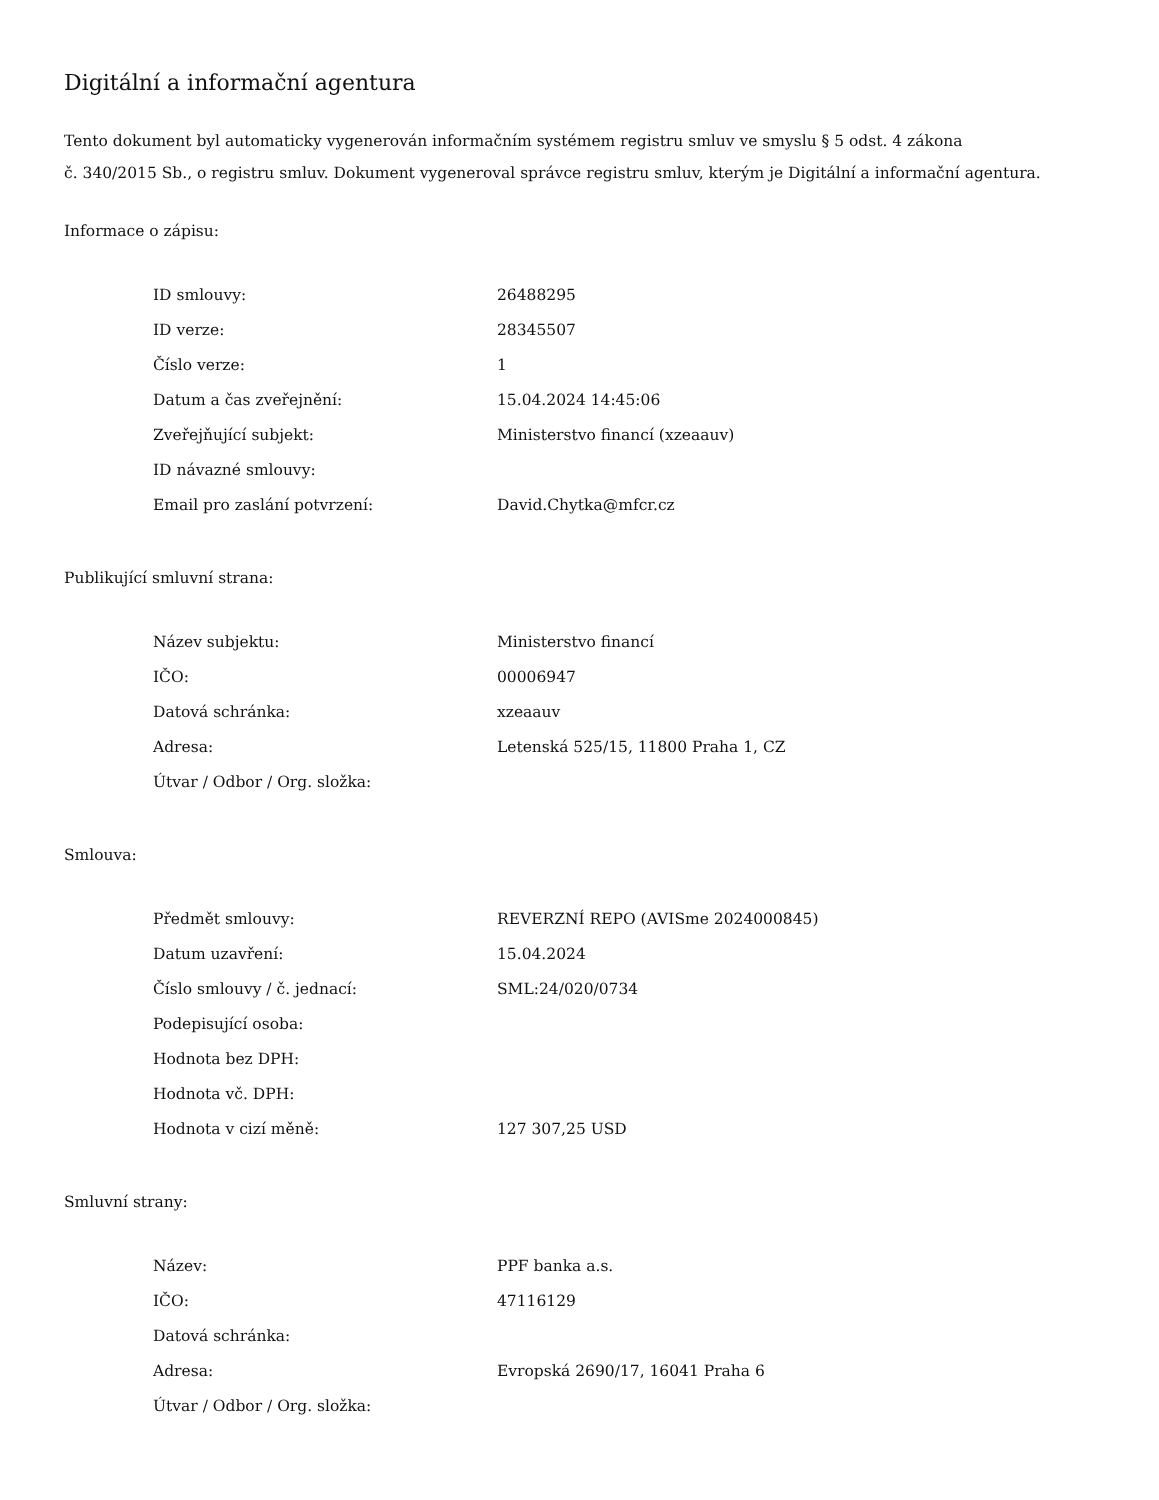Digitální a informační agentura
Tento dokument byl automaticky vygenerován informačním systémem registru smluv ve smyslu § 5 odst. 4 zákona
č. 340/2015 Sb., o registru smluv. Dokument vygeneroval správce registru smluv, kterým je Digitální a informační agentura.
Informace o zápisu:
| ID smlouvy: | 26488295 |
| ID verze: | 28345507 |
| Číslo verze: | 1 |
| Datum a čas zveřejnění: | 15.04.2024 14:45:06 |
| Zveřejňující subjekt: | Ministerstvo financí (xzeaauv) |
| ID návazné smlouvy: | |
| Email pro zaslání potvrzení: | David.Chytka@mfcr.cz |
Publikující smluvní strana:
| Název subjektu: | Ministerstvo financí |
| IČO: | 00006947 |
| Datová schránka: | xzeaauv |
| Adresa: | Letenská 525/15, 11800 Praha 1, CZ |
| Útvar / Odbor / Org. složka: | |
Smlouva:
| Předmět smlouvy: | REVERZNÍ REPO (AVISme 2024000845) |
| Datum uzavření: | 15.04.2024 |
| Číslo smlouvy / č. jednací: | SML:24/020/0734 |
| Podepisující osoba: | |
| Hodnota bez DPH: | |
| Hodnota vč. DPH: | |
| Hodnota v cizí měně: | 127 307,25 USD |
Smluvní strany:
| Název: | PPF banka a.s. |
| IČO: | 47116129 |
| Datová schránka: | |
| Adresa: | Evropská 2690/17, 16041 Praha 6 |
| Útvar / Odbor / Org. složka: | |